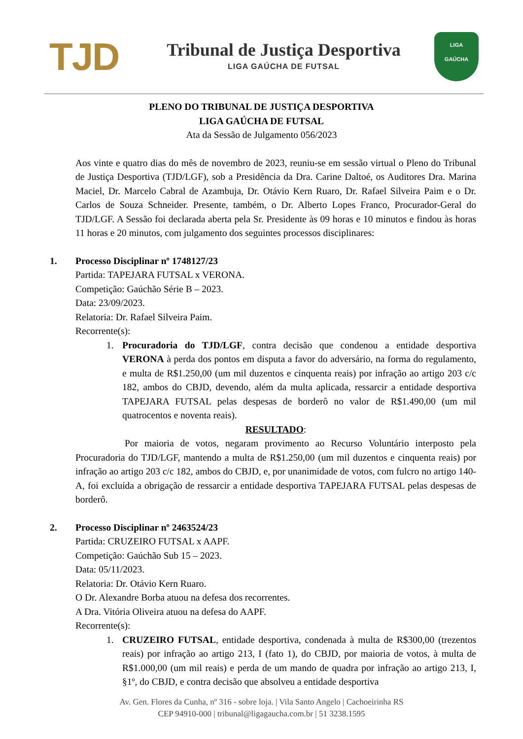TJD
Tribunal de Justiça Desportiva
LIGA GAÚCHA DE FUTSAL
LIGA
GAÚCHA
PLENO DO TRIBUNAL DE JUSTIÇA DESPORTIVA
LIGA GAÚCHA DE FUTSAL
Ata da Sessão de Julgamento 056/2023
Aos vinte e quatro dias do mês de novembro de 2023, reuniu-se em sessão virtual o Pleno do Tribunal de Justiça Desportiva (TJD/LGF), sob a Presidência da Dra. Carine Daltoé, os Auditores Dra. Marina Maciel, Dr. Marcelo Cabral de Azambuja, Dr. Otávio Kern Ruaro, Dr. Rafael Silveira Paim e o Dr. Carlos de Souza Schneider. Presente, também, o Dr. Alberto Lopes Franco, Procurador-Geral do TJD/LGF. A Sessão foi declarada aberta pela Sr. Presidente às 09 horas e 10 minutos e findou às horas 11 horas e 20 minutos, com julgamento dos seguintes processos disciplinares:
1. Processo Disciplinar nº 1748127/23
Partida: TAPEJARA FUTSAL x VERONA.
Competição: Gaúchão Série B – 2023.
Data: 23/09/2023.
Relatoria: Dr. Rafael Silveira Paim.
Recorrente(s):
1. Procuradoria do TJD/LGF, contra decisão que condenou a entidade desportiva VERONA à perda dos pontos em disputa a favor do adversário, na forma do regulamento, e multa de R$1.250,00 (um mil duzentos e cinquenta reais) por infração ao artigo 203 c/c 182, ambos do CBJD, devendo, além da multa aplicada, ressarcir a entidade desportiva TAPEJARA FUTSAL pelas despesas de borderô no valor de R$1.490,00 (um mil quatrocentos e noventa reais).
RESULTADO:
Por maioria de votos, negaram provimento ao Recurso Voluntário interposto pela Procuradoria do TJD/LGF, mantendo a multa de R$1.250,00 (um mil duzentos e cinquenta reais) por infração ao artigo 203 c/c 182, ambos do CBJD, e, por unanimidade de votos, com fulcro no artigo 140-A, foi excluída a obrigação de ressarcir a entidade desportiva TAPEJARA FUTSAL pelas despesas de borderô.
2. Processo Disciplinar nº 2463524/23
Partida: CRUZEIRO FUTSAL x AAPF.
Competição: Gaúchão Sub 15 – 2023.
Data: 05/11/2023.
Relatoria: Dr. Otávio Kern Ruaro.
O Dr. Alexandre Borba atuou na defesa dos recorrentes.
A Dra. Vitória Oliveira atuou na defesa do AAPF.
Recorrente(s):
1. CRUZEIRO FUTSAL, entidade desportiva, condenada à multa de R$300,00 (trezentos reais) por infração ao artigo 213, I (fato 1), do CBJD, por maioria de votos, à multa de R$1.000,00 (um mil reais) e perda de um mando de quadra por infração ao artigo 213, I, §1º, do CBJD, e contra decisão que absolveu a entidade desportiva
Av. Gen. Flores da Cunha, nº 316 - sobre loja. | Vila Santo Angelo | Cachoeirinha RS
CEP 94910-000 | tribunal@ligagaucha.com.br | 51 3238.1595